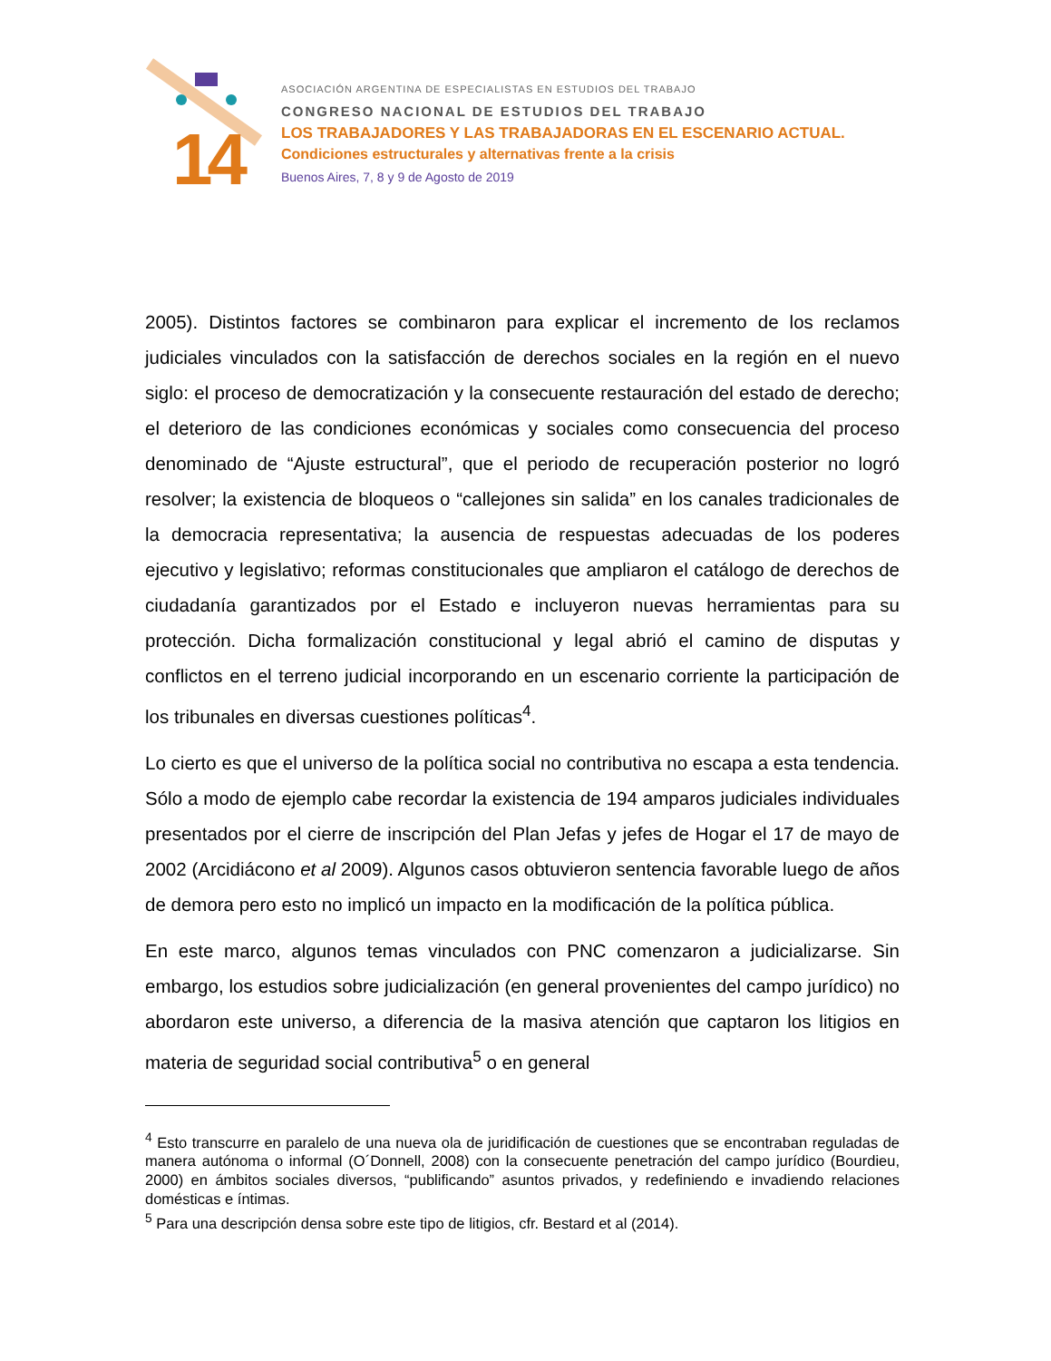14
ASOCIACIÓN ARGENTINA DE ESPECIALISTAS EN ESTUDIOS DEL TRABAJO
CONGRESO NACIONAL DE ESTUDIOS DEL TRABAJO
LOS TRABAJADORES Y LAS TRABAJADORAS EN EL ESCENARIO ACTUAL.
Condiciones estructurales y alternativas frente a la crisis
Buenos Aires, 7, 8 y 9 de Agosto de 2019
2005). Distintos factores se combinaron para explicar el incremento de los reclamos judiciales vinculados con la satisfacción de derechos sociales en la región en el nuevo siglo: el proceso de democratización y la consecuente restauración del estado de derecho; el deterioro de las condiciones económicas y sociales como consecuencia del proceso denominado de “Ajuste estructural”, que el periodo de recuperación posterior no logró resolver; la existencia de bloqueos o “callejones sin salida” en los canales tradicionales de la democracia representativa; la ausencia de respuestas adecuadas de los poderes ejecutivo y legislativo; reformas constitucionales que ampliaron el catálogo de derechos de ciudadanía garantizados por el Estado e incluyeron nuevas herramientas para su protección. Dicha formalización constitucional y legal abrió el camino de disputas y conflictos en el terreno judicial incorporando en un escenario corriente la participación de los tribunales en diversas cuestiones políticas<sup>4</sup>.
Lo cierto es que el universo de la política social no contributiva no escapa a esta tendencia. Sólo a modo de ejemplo cabe recordar la existencia de 194 amparos judiciales individuales presentados por el cierre de inscripción del Plan Jefas y jefes de Hogar el 17 de mayo de 2002 (Arcidiácono et al 2009). Algunos casos obtuvieron sentencia favorable luego de años de demora pero esto no implicó un impacto en la modificación de la política pública.
En este marco, algunos temas vinculados con PNC comenzaron a judicializarse. Sin embargo, los estudios sobre judicialización (en general provenientes del campo jurídico) no abordaron este universo, a diferencia de la masiva atención que captaron los litigios en materia de seguridad social contributiva<sup>5</sup> o en general
<sup>4</sup> Esto transcurre en paralelo de una nueva ola de juridificación de cuestiones que se encontraban reguladas de manera autónoma o informal (O´Donnell, 2008) con la consecuente penetración del campo jurídico (Bourdieu, 2000) en ámbitos sociales diversos, “publificando” asuntos privados, y redefiniendo e invadiendo relaciones domésticas e íntimas.
<sup>5</sup> Para una descripción densa sobre este tipo de litigios, cfr. Bestard et al (2014).